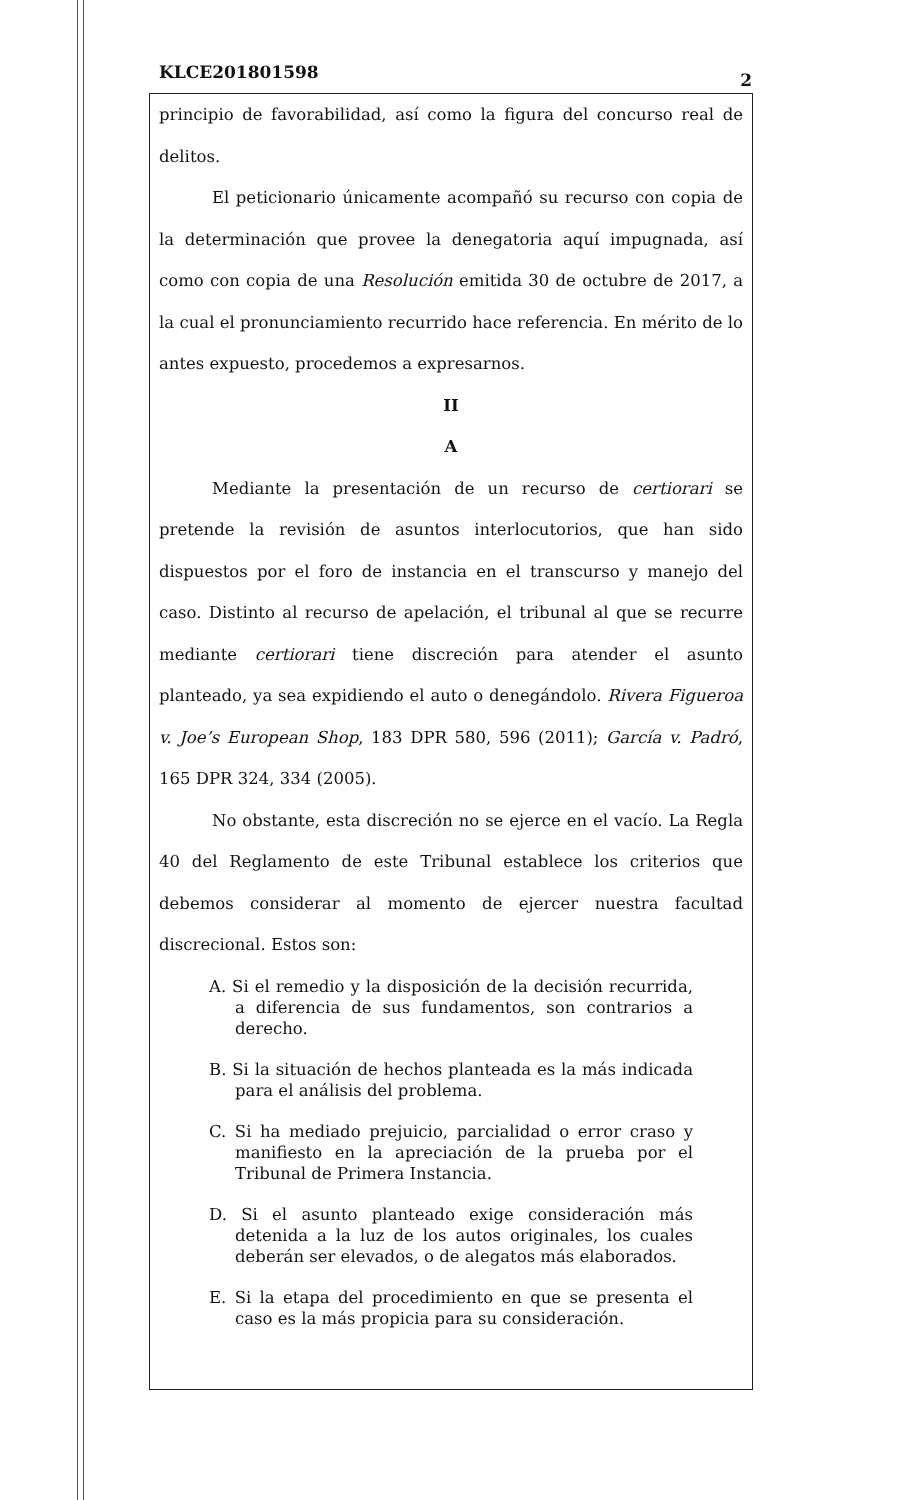KLCE201801598 2
principio de favorabilidad, así como la figura del concurso real de delitos.
El peticionario únicamente acompañó su recurso con copia de la determinación que provee la denegatoria aquí impugnada, así como con copia de una Resolución emitida 30 de octubre de 2017, a la cual el pronunciamiento recurrido hace referencia. En mérito de lo antes expuesto, procedemos a expresarnos.
II
A
Mediante la presentación de un recurso de certiorari se pretende la revisión de asuntos interlocutorios, que han sido dispuestos por el foro de instancia en el transcurso y manejo del caso. Distinto al recurso de apelación, el tribunal al que se recurre mediante certiorari tiene discreción para atender el asunto planteado, ya sea expidiendo el auto o denegándolo. Rivera Figueroa v. Joe’s European Shop, 183 DPR 580, 596 (2011); García v. Padró, 165 DPR 324, 334 (2005).
No obstante, esta discreción no se ejerce en el vacío. La Regla 40 del Reglamento de este Tribunal establece los criterios que debemos considerar al momento de ejercer nuestra facultad discrecional. Estos son:
A. Si el remedio y la disposición de la decisión recurrida, a diferencia de sus fundamentos, son contrarios a derecho.
B. Si la situación de hechos planteada es la más indicada para el análisis del problema.
C. Si ha mediado prejuicio, parcialidad o error craso y manifiesto en la apreciación de la prueba por el Tribunal de Primera Instancia.
D. Si el asunto planteado exige consideración más detenida a la luz de los autos originales, los cuales deberán ser elevados, o de alegatos más elaborados.
E. Si la etapa del procedimiento en que se presenta el caso es la más propicia para su consideración.